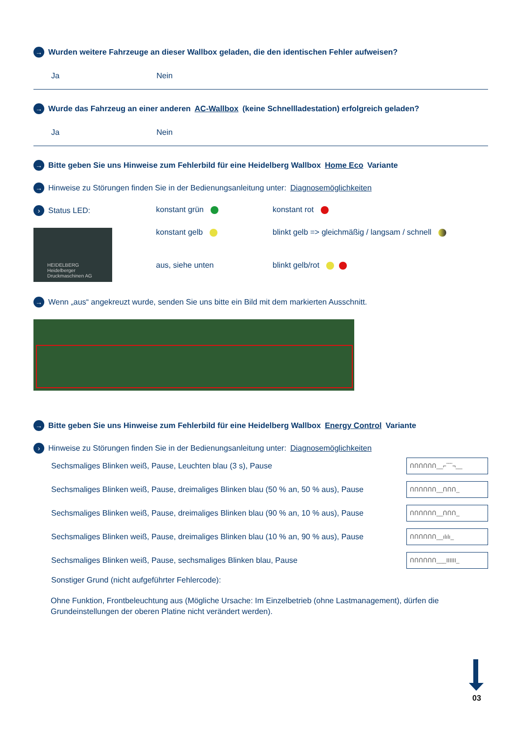→ Wurden weitere Fahrzeuge an dieser Wallbox geladen, die den identischen Fehler aufweisen?
Ja Nein
→ Wurde das Fahrzeug an einer anderen AC-Wallbox (keine Schnellladestation) erfolgreich geladen?
Ja Nein
→ Bitte geben Sie uns Hinweise zum Fehlerbild für eine Heidelberg Wallbox Home Eco Variante
→ Hinweise zu Störungen finden Sie in der Bedienungsanleitung unter: Diagnosemöglichkeiten
› Status LED:
konstant grün
konstant rot
HEIDELBERG
Heidelberger Druckmaschinen AG
konstant gelb
blinkt gelb => gleichmäßig / langsam / schnell
aus, siehe unten
blinkt gelb/rot
→ Wenn „aus“ angekreuzt wurde, senden Sie uns bitte ein Bild mit dem markierten Ausschnitt.
→ Bitte geben Sie uns Hinweise zum Fehlerbild für eine Heidelberg Wallbox Energy Control Variante
› Hinweise zu Störungen finden Sie in der Bedienungsanleitung unter: Diagnosemöglichkeiten
Sechsmaliges Blinken weiß, Pause, Leuchten blau (3 s), Pause ՈՈՈՈՈՈ__⌐‾‾‾¬__
Sechsmaliges Blinken weiß, Pause, dreimaliges Blinken blau (50 % an, 50 % aus), Pause ՈՈՈՈՈՈ__ՈՈՈ_
Sechsmaliges Blinken weiß, Pause, dreimaliges Blinken blau (90 % an, 10 % aus), Pause ՈՈՈՈՈՈ__ՈՈՈ_
Sechsmaliges Blinken weiß, Pause, dreimaliges Blinken blau (10 % an, 90 % aus), Pause ՈՈՈՈՈՈ__ılılı_
Sechsmaliges Blinken weiß, Pause, sechsmaliges Blinken blau, Pause ՈՈՈՈՈՈ___IIIIII_
Sonstiger Grund (nicht aufgeführter Fehlercode):
Ohne Funktion, Frontbeleuchtung aus (Mögliche Ursache: Im Einzelbetrieb (ohne Lastmanagement), dürfen die Grundeinstellungen der oberen Platine nicht verändert werden).
03